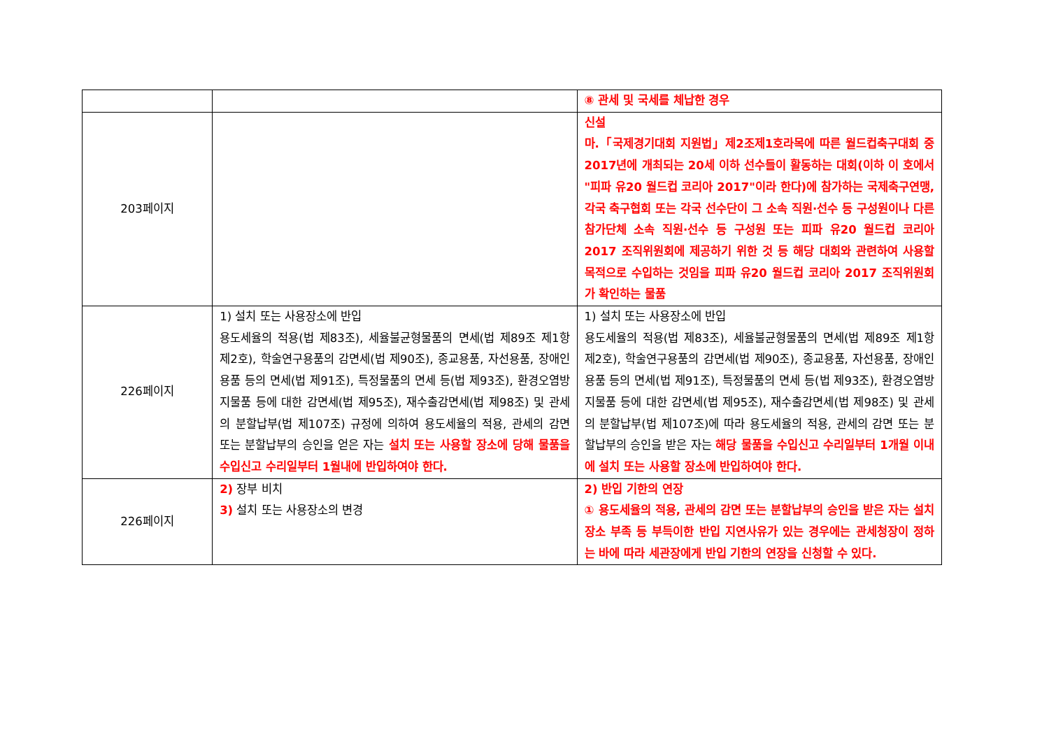| | | ⑧ 관세 및 국세를 체납한 경우 |
| 203페이지 | | 신설 마.「국제경기대회 지원법」제2조제1호라목에 따른 월드컵축구대회 중 2017년에 개최되는 20세 이하 선수들이 활동하는 대회(이하 이 호에서 "피파 유20 월드컵 코리아 2017"이라 한다)에 참가하는 국제축구연맹, 각국 축구협회 또는 각국 선수단이 그 소속 직원·선수 등 구성원이나 다른 참가단체 소속 직원·선수 등 구성원 또는 피파 유20 월드컵 코리아 2017 조직위원회에 제공하기 위한 것 등 해당 대회와 관련하여 사용할 목적으로 수입하는 것임을 피파 유20 월드컵 코리아 2017 조직위원회가 확인하는 물품 |
| 226페이지 | 1) 설치 또는 사용장소에 반입 용도세율의 적용(법 제83조), 세율불균형물품의 면세(법 제89조 제1항 제2호), 학술연구용품의 감면세(법 제90조), 종교용품, 자선용품, 장애인용품 등의 면세(법 제91조), 특정물품의 면세 등(법 제93조), 환경오염방지물품 등에 대한 감면세(법 제95조), 재수출감면세(법 제98조) 및 관세의 분할납부(법 제107조) 규정에 의하여 용도세율의 적용, 관세의 감면 또는 분할납부의 승인을 얻은 자는 설치 또는 사용할 장소에 당해 물품을 수입신고 수리일부터 1월내에 반입하여야 한다. | 1) 설치 또는 사용장소에 반입 용도세율의 적용(법 제83조), 세율불균형물품의 면세(법 제89조 제1항 제2호), 학술연구용품의 감면세(법 제90조), 종교용품, 자선용품, 장애인용품 등의 면세(법 제91조), 특정물품의 면세 등(법 제93조), 환경오염방지물품 등에 대한 감면세(법 제95조), 재수출감면세(법 제98조) 및 관세의 분할납부(법 제107조)에 따라 용도세율의 적용, 관세의 감면 또는 분할납부의 승인을 받은 자는 해당 물품을 수입신고 수리일부터 1개월 이내에 설치 또는 사용할 장소에 반입하여야 한다. |
| 226페이지 | 2) 장부 비치 3) 설치 또는 사용장소의 변경 | 2) 반입 기한의 연장 ① 용도세율의 적용, 관세의 감면 또는 분할납부의 승인을 받은 자는 설치장소 부족 등 부득이한 반입 지연사유가 있는 경우에는 관세청장이 정하는 바에 따라 세관장에게 반입 기한의 연장을 신청할 수 있다. |